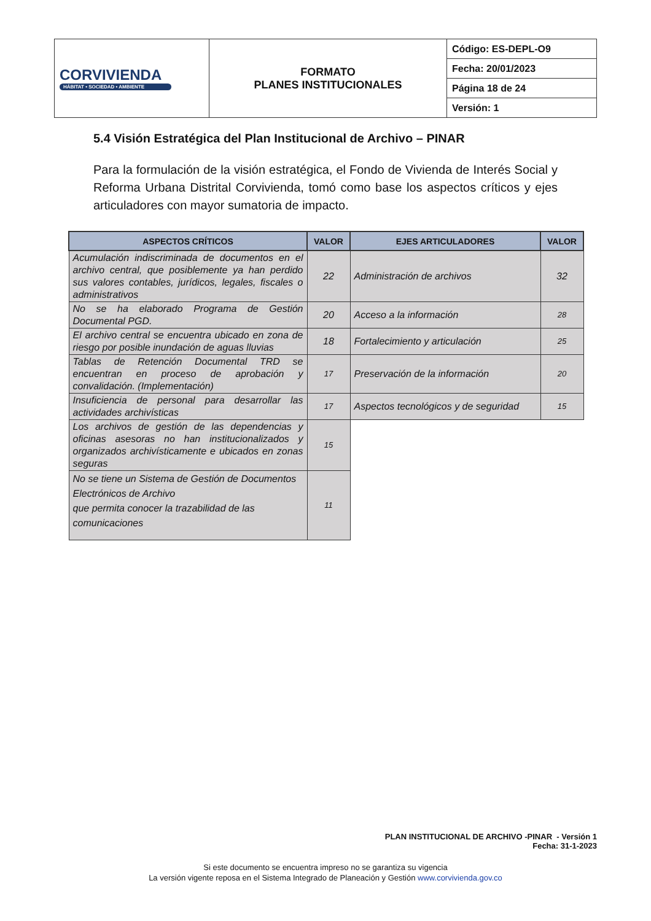| CORVIVIENDA HÁBITAT • SOCIEDAD • AMBIENTE | FORMATO PLANES INSTITUCIONALES | Código: ES-DEPL-O9 |
| | | Fecha: 20/01/2023 |
| | | Página 18 de 24 |
| | | Versión: 1 |
5.4 Visión Estratégica del Plan Institucional de Archivo – PINAR
Para la formulación de la visión estratégica, el Fondo de Vivienda de Interés Social y Reforma Urbana Distrital Corvivienda, tomó como base los aspectos críticos y ejes articuladores con mayor sumatoria de impacto.
| ASPECTOS CRÍTICOS | VALOR | EJES ARTICULADORES | VALOR |
| --- | --- | --- | --- |
| Acumulación indiscriminada de documentos en el archivo central, que posiblemente ya han perdido sus valores contables, jurídicos, legales, fiscales o administrativos | 22 | Administración de archivos | 32 |
| No se ha elaborado Programa de Gestión Documental PGD. | 20 | Acceso a la información | 28 |
| El archivo central se encuentra ubicado en zona de riesgo por posible inundación de aguas lluvias | 18 | Fortalecimiento y articulación | 25 |
| Tablas de Retención Documental TRD se encuentran en proceso de aprobación y convalidación. (Implementación) | 17 | Preservación de la información | 20 |
| Insuficiencia de personal para desarrollar las actividades archivísticas | 17 | Aspectos tecnológicos y de seguridad | 15 |
| Los archivos de gestión de las dependencias y oficinas asesoras no han institucionalizados y organizados archivísticamente e ubicados en zonas seguras | 15 | | |
| No se tiene un Sistema de Gestión de Documentos Electrónicos de Archivo que permita conocer la trazabilidad de las comunicaciones | 11 | | |
PLAN INSTITUCIONAL DE ARCHIVO -PINAR - Versión 1
Fecha: 31-1-2023
Si este documento se encuentra impreso no se garantiza su vigencia
La versión vigente reposa en el Sistema Integrado de Planeación y Gestión www.corvivienda.gov.co